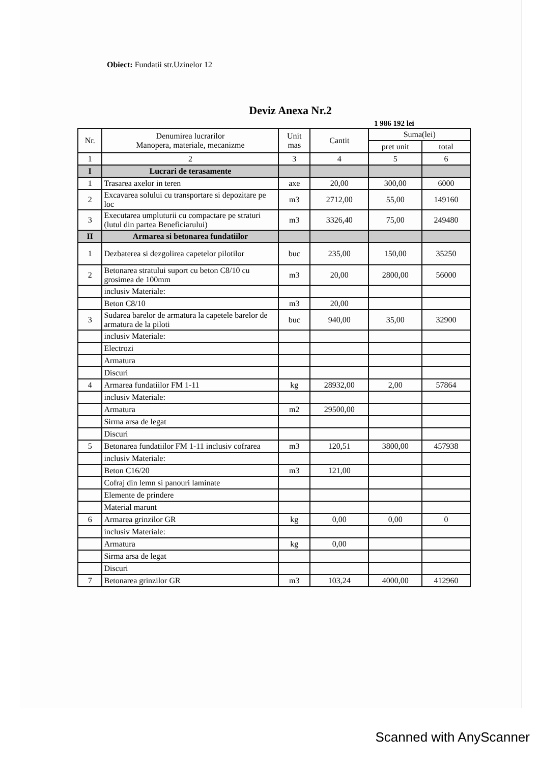Obiect: Fundatii str.Uzinelor 12
Deviz Anexa Nr.2
1 986 192 lei
| Nr. | Denumirea lucrarilor Manopera, materiale, mecanizme | Unit mas | Cantit | Suma(lei) | |
| --- | --- | --- | --- | --- | --- |
| | | | | pret unit | total |
| 1 | 2 | 3 | 4 | 5 | 6 |
| I | Lucrari de terasamente | | | | |
| 1 | Trasarea axelor in teren | axe | 20,00 | 300,00 | 6000 |
| 2 | Excavarea solului cu transportare si depozitare pe loc | m3 | 2712,00 | 55,00 | 149160 |
| 3 | Executarea umpluturii cu compactare pe straturi (lutul din partea Beneficiarului) | m3 | 3326,40 | 75,00 | 249480 |
| II | Armarea si betonarea fundatiilor | | | | |
| 1 | Dezbaterea si dezgolirea capetelor pilotilor | buc | 235,00 | 150,00 | 35250 |
| 2 | Betonarea stratului suport cu beton C8/10 cu grosimea de 100mm | m3 | 20,00 | 2800,00 | 56000 |
| | inclusiv Materiale: | | | | |
| | Beton C8/10 | m3 | 20,00 | | |
| 3 | Sudarea barelor de armatura la capetele barelor de armatura de la piloti | buc | 940,00 | 35,00 | 32900 |
| | inclusiv Materiale: | | | | |
| | Electrozi | | | | |
| | Armatura | | | | |
| | Discuri | | | | |
| 4 | Armarea fundatiilor FM 1-11 | kg | 28932,00 | 2,00 | 57864 |
| | inclusiv Materiale: | | | | |
| | Armatura | m2 | 29500,00 | | |
| | Sirma arsa de legat | | | | |
| | Discuri | | | | |
| 5 | Betonarea fundatiilor FM 1-11 inclusiv cofrarea | m3 | 120,51 | 3800,00 | 457938 |
| | inclusiv Materiale: | | | | |
| | Beton C16/20 | m3 | 121,00 | | |
| | Cofraj din lemn si panouri laminate | | | | |
| | Elemente de prindere | | | | |
| | Material marunt | | | | |
| 6 | Armarea grinzilor GR | kg | 0,00 | 0,00 | 0 |
| | inclusiv Materiale: | | | | |
| | Armatura | kg | 0,00 | | |
| | Sirma arsa de legat | | | | |
| | Discuri | | | | |
| 7 | Betonarea grinzilor GR | m3 | 103,24 | 4000,00 | 412960 |
Scanned with AnyScanner